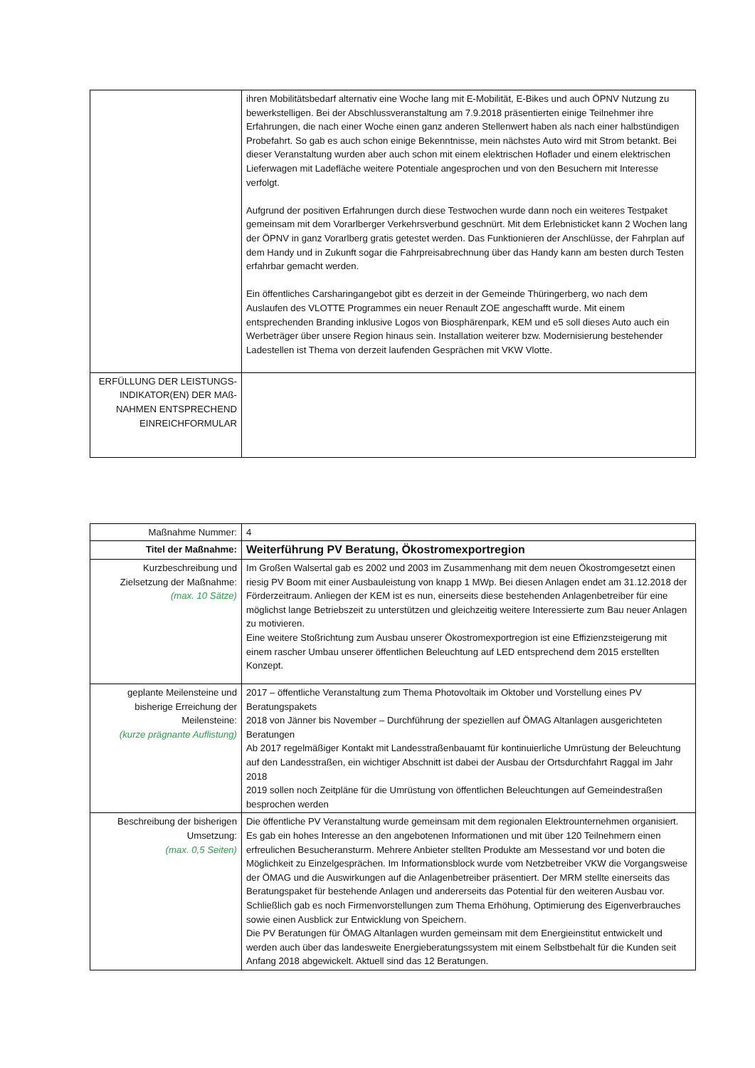| | ihren Mobilitätsbedarf alternativ eine Woche lang mit E-Mobilität, E-Bikes und auch ÖPNV Nutzung zu bewerkstelligen. Bei der Abschlussveranstaltung am 7.9.2018 präsentierten einige Teilnehmer ihre Erfahrungen, die nach einer Woche einen ganz anderen Stellenwert haben als nach einer halbstündigen Probefahrt. So gab es auch schon einige Bekenntnisse, mein nächstes Auto wird mit Strom betankt. Bei dieser Veranstaltung wurden aber auch schon mit einem elektrischen Hoflader und einem elektrischen Lieferwagen mit Ladefläche weitere Potentiale angesprochen und von den Besuchern mit Interesse verfolgt. Aufgrund der positiven Erfahrungen durch diese Testwochen wurde dann noch ein weiteres Testpaket gemeinsam mit dem Vorarlberger Verkehrsverbund geschnürt. Mit dem Erlebnisticket kann 2 Wochen lang der ÖPNV in ganz Vorarlberg gratis getestet werden. Das Funktionieren der Anschlüsse, der Fahrplan auf dem Handy und in Zukunft sogar die Fahrpreisabrechnung über das Handy kann am besten durch Testen erfahrbar gemacht werden. Ein öffentliches Carsharingangebot gibt es derzeit in der Gemeinde Thüringerberg, wo nach dem Auslaufen des VLOTTE Programmes ein neuer Renault ZOE angeschafft wurde. Mit einem entsprechenden Branding inklusive Logos von Biosphärenpark, KEM und e5 soll dieses Auto auch ein Werbeträger über unsere Region hinaus sein. Installation weiterer bzw. Modernisierung bestehender Ladestellen ist Thema von derzeit laufenden Gesprächen mit VKW Vlotte. |
| ERFÜLLUNG DER LEISTUNGS-INDIKATOR(EN) DER MAß-NAHMEN ENTSPRECHEND EINREICHFORMULAR | |
| Maßnahme Nummer: | 4 |
| Titel der Maßnahme: | Weiterführung PV Beratung, Ökostromexportregion |
| Kurzbeschreibung und Zielsetzung der Maßnahme: (max. 10 Sätze) | Im Großen Walsertal gab es 2002 und 2003 im Zusammenhang mit dem neuen Ökostromgesetzt einen riesig PV Boom mit einer Ausbauleistung von knapp 1 MWp. Bei diesen Anlagen endet am 31.12.2018 der Förderzeitraum. Anliegen der KEM ist es nun, einerseits diese bestehenden Anlagenbetreiber für eine möglichst lange Betriebszeit zu unterstützen und gleichzeitig weitere Interessierte zum Bau neuer Anlagen zu motivieren. Eine weitere Stoßrichtung zum Ausbau unserer Ökostromexportregion ist eine Effizienzsteigerung mit einem rascher Umbau unserer öffentlichen Beleuchtung auf LED entsprechend dem 2015 erstellten Konzept. |
| geplante Meilensteine und bisherige Erreichung der Meilensteine: (kurze prägnante Auflistung) | 2017 – öffentliche Veranstaltung zum Thema Photovoltaik im Oktober und Vorstellung eines PV Beratungspakets 2018 von Jänner bis November – Durchführung der speziellen auf ÖMAG Altanlagen ausgerichteten Beratungen Ab 2017 regelmäßiger Kontakt mit Landesstraßenbauamt für kontinuierliche Umrüstung der Beleuchtung auf den Landesstraßen, ein wichtiger Abschnitt ist dabei der Ausbau der Ortsdurchfahrt Raggal im Jahr 2018 2019 sollen noch Zeitpläne für die Umrüstung von öffentlichen Beleuchtungen auf Gemeindestraßen besprochen werden |
| Beschreibung der bisherigen Umsetzung: (max. 0,5 Seiten) | Die öffentliche PV Veranstaltung wurde gemeinsam mit dem regionalen Elektrounternehmen organisiert. Es gab ein hohes Interesse an den angebotenen Informationen und mit über 120 Teilnehmern einen erfreulichen Besucheransturm. Mehrere Anbieter stellten Produkte am Messestand vor und boten die Möglichkeit zu Einzelgesprächen. Im Informationsblock wurde vom Netzbetreiber VKW die Vorgangsweise der ÖMAG und die Auswirkungen auf die Anlagenbetreiber präsentiert. Der MRM stellte einerseits das Beratungspaket für bestehende Anlagen und andererseits das Potential für den weiteren Ausbau vor. Schließlich gab es noch Firmenvorstellungen zum Thema Erhöhung, Optimierung des Eigenverbrauches sowie einen Ausblick zur Entwicklung von Speichern. Die PV Beratungen für ÖMAG Altanlagen wurden gemeinsam mit dem Energieinstitut entwickelt und werden auch über das landesweite Energieberatungssystem mit einem Selbstbehalt für die Kunden seit Anfang 2018 abgewickelt. Aktuell sind das 12 Beratungen. |